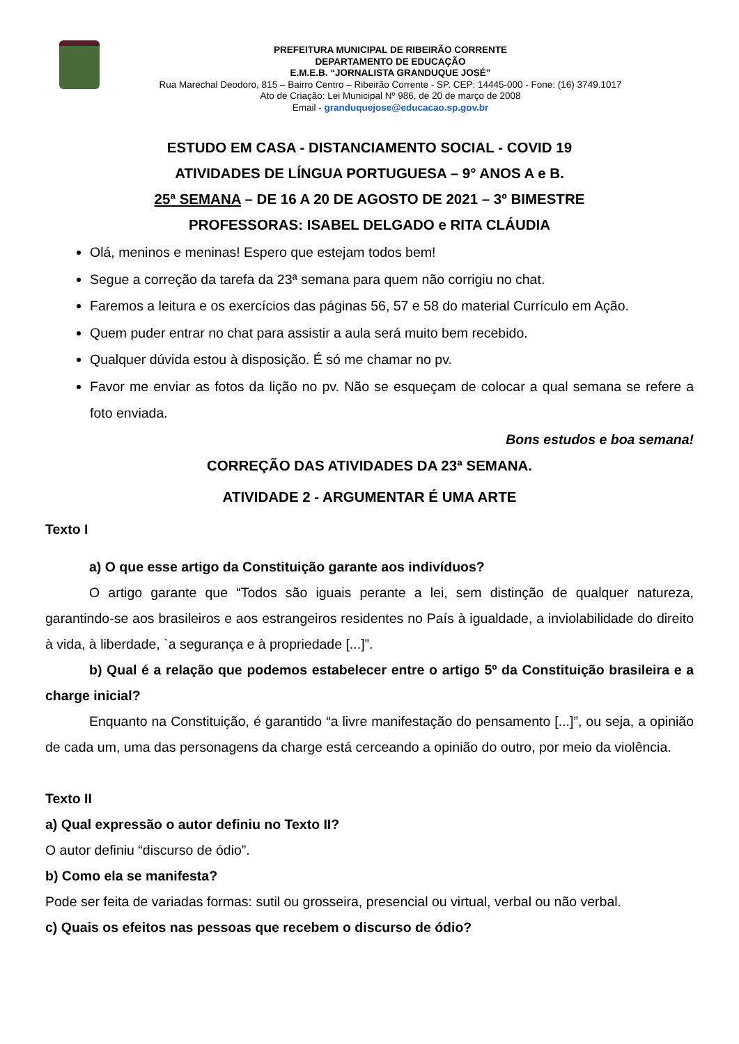PREFEITURA MUNICIPAL DE RIBEIRÃO CORRENTE
DEPARTAMENTO DE EDUCAÇÃO
E.M.E.B. “JORNALISTA GRANDUQUE JOSÉ”
Rua Marechal Deodoro, 815 – Bairro Centro – Ribeirão Corrente - SP. CEP: 14445-000 - Fone: (16) 3749.1017
Ato de Criação: Lei Municipal Nº 986, de 20 de março de 2008
Email - granduquejose@educacao.sp.gov.br
ESTUDO EM CASA - DISTANCIAMENTO SOCIAL - COVID 19
ATIVIDADES DE LÍNGUA PORTUGUESA – 9° ANOS A e B.
25ª SEMANA – DE 16 A 20 DE AGOSTO DE 2021 – 3º BIMESTRE
PROFESSORAS: ISABEL DELGADO e RITA CLÁUDIA
Olá, meninos e meninas! Espero que estejam todos bem!
Segue a correção da tarefa da 23ª semana para quem não corrigiu no chat.
Faremos a leitura e os exercícios das páginas 56, 57 e 58 do material Currículo em Ação.
Quem puder entrar no chat para assistir a aula será muito bem recebido.
Qualquer dúvida estou à disposição. É só me chamar no pv.
Favor me enviar as fotos da lição no pv. Não se esqueçam de colocar a qual semana se refere a foto enviada.
Bons estudos e boa semana!
CORREÇÃO DAS ATIVIDADES DA 23ª SEMANA.
ATIVIDADE 2 - ARGUMENTAR É UMA ARTE
Texto I
a) O que esse artigo da Constituição garante aos indivíduos?
O artigo garante que “Todos são iguais perante a lei, sem distinção de qualquer natureza, garantindo-se aos brasileiros e aos estrangeiros residentes no País à igualdade, a inviolabilidade do direito à vida, à liberdade, `a segurança e à propriedade [...]”.
b) Qual é a relação que podemos estabelecer entre o artigo 5º da Constituição brasileira e a charge inicial?
Enquanto na Constituição, é garantido “a livre manifestação do pensamento [...]”, ou seja, a opinião de cada um, uma das personagens da charge está cerceando a opinião do outro, por meio da violência.
Texto II
a) Qual expressão o autor definiu no Texto II?
O autor definiu “discurso de ódio”.
b) Como ela se manifesta?
Pode ser feita de variadas formas: sutil ou grosseira, presencial ou virtual, verbal ou não verbal.
c) Quais os efeitos nas pessoas que recebem o discurso de ódio?